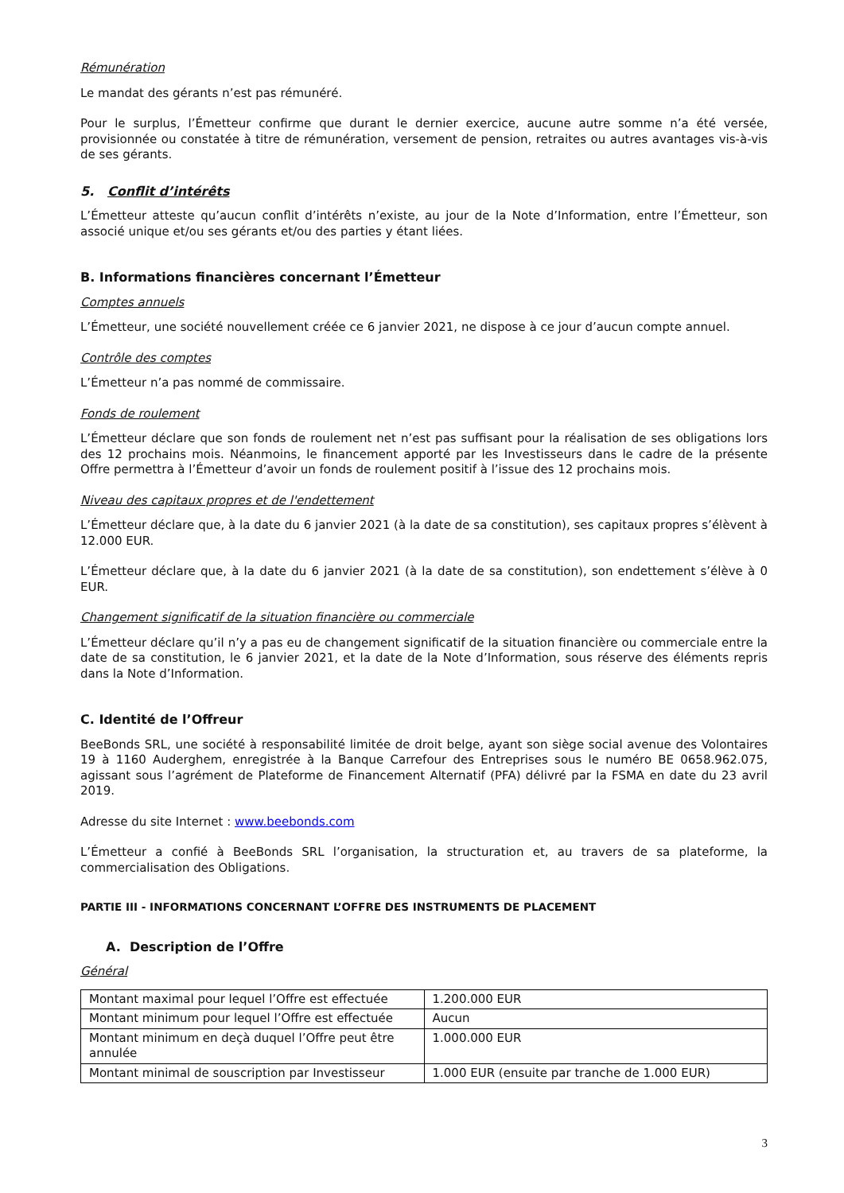Rémunération
Le mandat des gérants n’est pas rémunéré.
Pour le surplus, l’Émetteur confirme que durant le dernier exercice, aucune autre somme n’a été versée, provisionnée ou constatée à titre de rémunération, versement de pension, retraites ou autres avantages vis-à-vis de ses gérants.
5. Conflit d’intérêts
L’Émetteur atteste qu’aucun conflit d’intérêts n’existe, au jour de la Note d’Information, entre l’Émetteur, son associé unique et/ou ses gérants et/ou des parties y étant liées.
B. Informations financières concernant l’Émetteur
Comptes annuels
L’Émetteur, une société nouvellement créée ce 6 janvier 2021, ne dispose à ce jour d’aucun compte annuel.
Contrôle des comptes
L’Émetteur n’a pas nommé de commissaire.
Fonds de roulement
L’Émetteur déclare que son fonds de roulement net n’est pas suffisant pour la réalisation de ses obligations lors des 12 prochains mois. Néanmoins, le financement apporté par les Investisseurs dans le cadre de la présente Offre permettra à l’Émetteur d’avoir un fonds de roulement positif à l’issue des 12 prochains mois.
Niveau des capitaux propres et de l'endettement
L’Émetteur déclare que, à la date du 6 janvier 2021 (à la date de sa constitution), ses capitaux propres s’élèvent à 12.000 EUR.
L’Émetteur déclare que, à la date du 6 janvier 2021 (à la date de sa constitution), son endettement s’élève à 0 EUR.
Changement significatif de la situation financière ou commerciale
L’Émetteur déclare qu’il n’y a pas eu de changement significatif de la situation financière ou commerciale entre la date de sa constitution, le 6 janvier 2021, et la date de la Note d’Information, sous réserve des éléments repris dans la Note d’Information.
C. Identité de l’Offreur
BeeBonds SRL, une société à responsabilité limitée de droit belge, ayant son siège social avenue des Volontaires 19 à 1160 Auderghem, enregistrée à la Banque Carrefour des Entreprises sous le numéro BE 0658.962.075, agissant sous l’agrément de Plateforme de Financement Alternatif (PFA) délivré par la FSMA en date du 23 avril 2019.
Adresse du site Internet : www.beebonds.com
L’Émetteur a confié à BeeBonds SRL l’organisation, la structuration et, au travers de sa plateforme, la commercialisation des Obligations.
PARTIE III - INFORMATIONS CONCERNANT L’OFFRE DES INSTRUMENTS DE PLACEMENT
A. Description de l’Offre
Général
| Montant maximal pour lequel l’Offre est effectuée | 1.200.000 EUR |
| Montant minimum pour lequel l’Offre est effectuée | Aucun |
| Montant minimum en deçà duquel l’Offre peut être annulée | 1.000.000 EUR |
| Montant minimal de souscription par Investisseur | 1.000 EUR (ensuite par tranche de 1.000 EUR) |
3